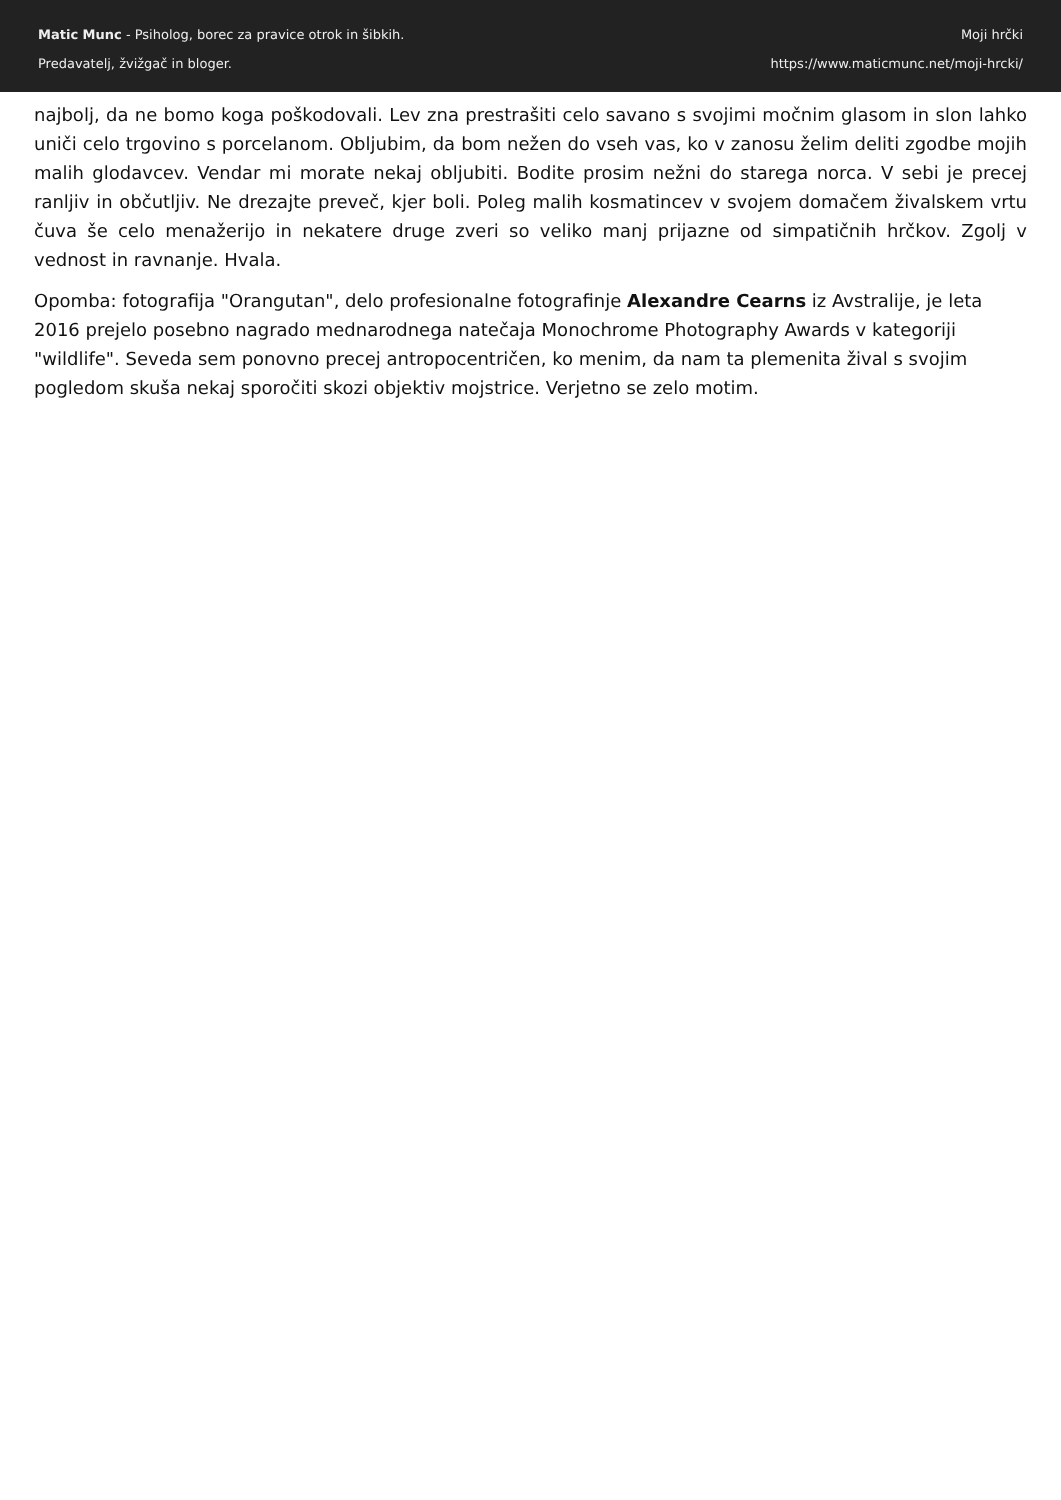Matic Munc - Psiholog, borec za pravice otrok in šibkih.
Predavatelj, žvižgač in bloger.
Moji hrčki
https://www.maticmunc.net/moji-hrcki/
najbolj, da ne bomo koga poškodovali. Lev zna prestrašiti celo savano s svojimi močnim glasom in slon lahko uniči celo trgovino s porcelanom. Obljubim, da bom nežen do vseh vas, ko v zanosu želim deliti zgodbe mojih malih glodavcev. Vendar mi morate nekaj obljubiti. Bodite prosim nežni do starega norca. V sebi je precej ranljiv in občutljiv. Ne drezajte preveč, kjer boli. Poleg malih kosmatincev v svojem domačem živalskem vrtu čuva še celo menažerijo in nekatere druge zveri so veliko manj prijazne od simpatičnih hrčkov. Zgolj v vednost in ravnanje. Hvala.
Opomba: fotografija "Orangutan", delo profesionalne fotografinje Alexandre Cearns iz Avstralije, je leta 2016 prejelo posebno nagrado mednarodnega natečaja Monochrome Photography Awards v kategoriji "wildlife". Seveda sem ponovno precej antropocentričen, ko menim, da nam ta plemenita žival s svojim pogledom skuša nekaj sporočiti skozi objektiv mojstrice. Verjetno se zelo motim.